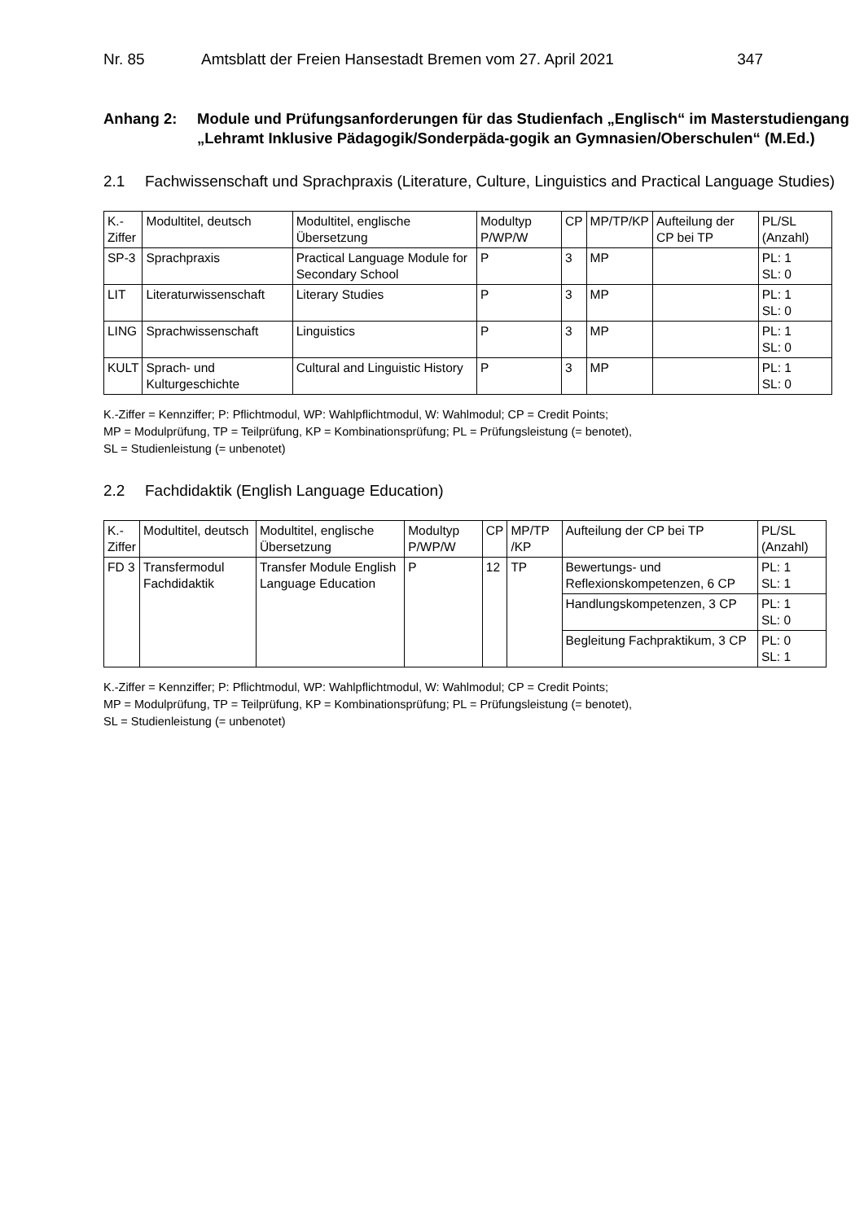Nr. 85 Amtsblatt der Freien Hansestadt Bremen vom 27. April 2021 347
Anhang 2: Module und Prüfungsanforderungen für das Studienfach „Englisch“ im Masterstudiengang „Lehramt Inklusive Pädagogik/Sonderpäda-gogik an Gymnasien/Oberschulen“ (M.Ed.)
2.1 Fachwissenschaft und Sprachpraxis (Literature, Culture, Linguistics and Practical Language Studies)
| K.- Ziffer | Modultitel, deutsch | Modultitel, englische Übersetzung | Modultyp P/WP/W | CP | MP/TP/KP | Aufteilung der CP bei TP | PL/SL (Anzahl) |
| --- | --- | --- | --- | --- | --- | --- | --- |
| SP-3 | Sprachpraxis | Practical Language Module for Secondary School | P | 3 | MP | | PL: 1 SL: 0 |
| LIT | Literaturwissenschaft | Literary Studies | P | 3 | MP | | PL: 1 SL: 0 |
| LING | Sprachwissenschaft | Linguistics | P | 3 | MP | | PL: 1 SL: 0 |
| KULT | Sprach- und Kulturgeschichte | Cultural and Linguistic History | P | 3 | MP | | PL: 1 SL: 0 |
K.-Ziffer = Kennziffer; P: Pflichtmodul, WP: Wahlpflichtmodul, W: Wahlmodul; CP = Credit Points;
MP = Modulprüfung, TP = Teilprüfung, KP = Kombinationsprüfung; PL = Prüfungsleistung (= benotet),
SL = Studienleistung (= unbenotet)
2.2 Fachdidaktik (English Language Education)
| K.- Ziffer | Modultitel, deutsch | Modultitel, englische Übersetzung | Modultyp P/WP/W | CP | MP/TP /KP | Aufteilung der CP bei TP | PL/SL (Anzahl) |
| --- | --- | --- | --- | --- | --- | --- | --- |
| FD 3 | Transfermodul Fachdidaktik | Transfer Module English Language Education | P | 12 | TP | Bewertungs- und Reflexionskompetenzen, 6 CP | PL: 1 SL: 1 |
| | | | | | | Handlungskompetenzen, 3 CP | PL: 1 SL: 0 |
| | | | | | | Begleitung Fachpraktikum, 3 CP | PL: 0 SL: 1 |
K.-Ziffer = Kennziffer; P: Pflichtmodul, WP: Wahlpflichtmodul, W: Wahlmodul; CP = Credit Points;
MP = Modulprüfung, TP = Teilprüfung, KP = Kombinationsprüfung; PL = Prüfungsleistung (= benotet),
SL = Studienleistung (= unbenotet)